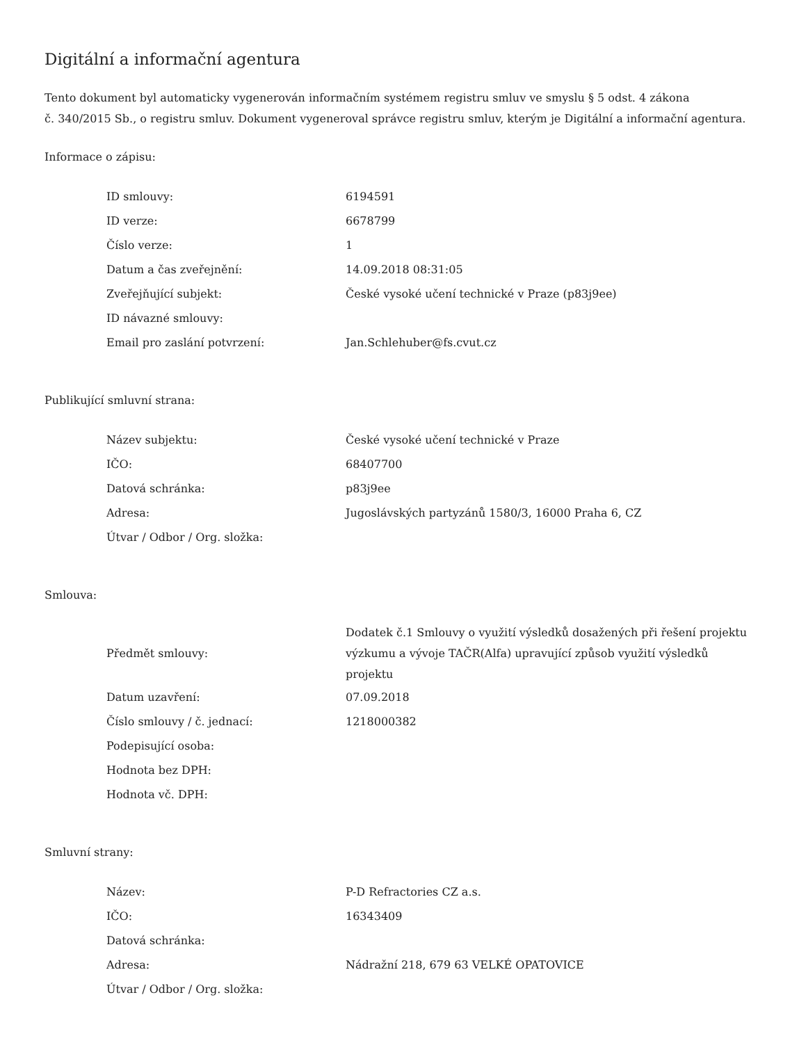Digitální a informační agentura
Tento dokument byl automaticky vygenerován informačním systémem registru smluv ve smyslu § 5 odst. 4 zákona
č. 340/2015 Sb., o registru smluv. Dokument vygeneroval správce registru smluv, kterým je Digitální a informační agentura.
Informace o zápisu:
| ID smlouvy: | 6194591 |
| ID verze: | 6678799 |
| Číslo verze: | 1 |
| Datum a čas zveřejnění: | 14.09.2018 08:31:05 |
| Zveřejňující subjekt: | České vysoké učení technické v Praze (p83j9ee) |
| ID návazné smlouvy: | |
| Email pro zaslání potvrzení: | Jan.Schlehuber@fs.cvut.cz |
Publikující smluvní strana:
| Název subjektu: | České vysoké učení technické v Praze |
| IČO: | 68407700 |
| Datová schránka: | p83j9ee |
| Adresa: | Jugoslávských partyzánů 1580/3, 16000 Praha 6, CZ |
| Útvar / Odbor / Org. složka: | |
Smlouva:
| Předmět smlouvy: | Dodatek č.1 Smlouvy o využití výsledků dosažených při řešení projektu výzkumu a vývoje TAČR(Alfa) upravující způsob využití výsledků projektu |
| Datum uzavření: | 07.09.2018 |
| Číslo smlouvy / č. jednací: | 1218000382 |
| Podepisující osoba: | |
| Hodnota bez DPH: | |
| Hodnota vč. DPH: | |
Smluvní strany:
| Název: | P-D Refractories CZ a.s. |
| IČO: | 16343409 |
| Datová schránka: | |
| Adresa: | Nádražní 218, 679 63 VELKÉ OPATOVICE |
| Útvar / Odbor / Org. složka: | |